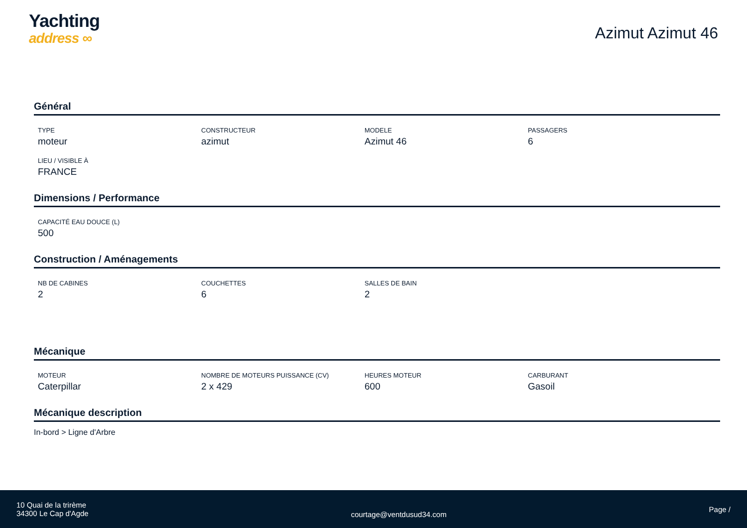Yachting
address ∞
Azimut Azimut 46
Général
TYPE
moteur
CONSTRUCTEUR
azimut
MODELE
Azimut 46
PASSAGERS
6
LIEU / VISIBLE À
FRANCE
Dimensions / Performance
CAPACITÉ EAU DOUCE (L)
500
Construction / Aménagements
NB DE CABINES
2
COUCHETTES
6
SALLES DE BAIN
2
Mécanique
MOTEUR
Caterpillar
NOMBRE DE MOTEURS PUISSANCE (CV)
2 x 429
HEURES MOTEUR
600
CARBURANT
Gasoil
Mécanique description
In-bord > Ligne d'Arbre
10 Quai de la trirème
34300 Le Cap d'Agde
courtage@ventdusud34.com
Page /